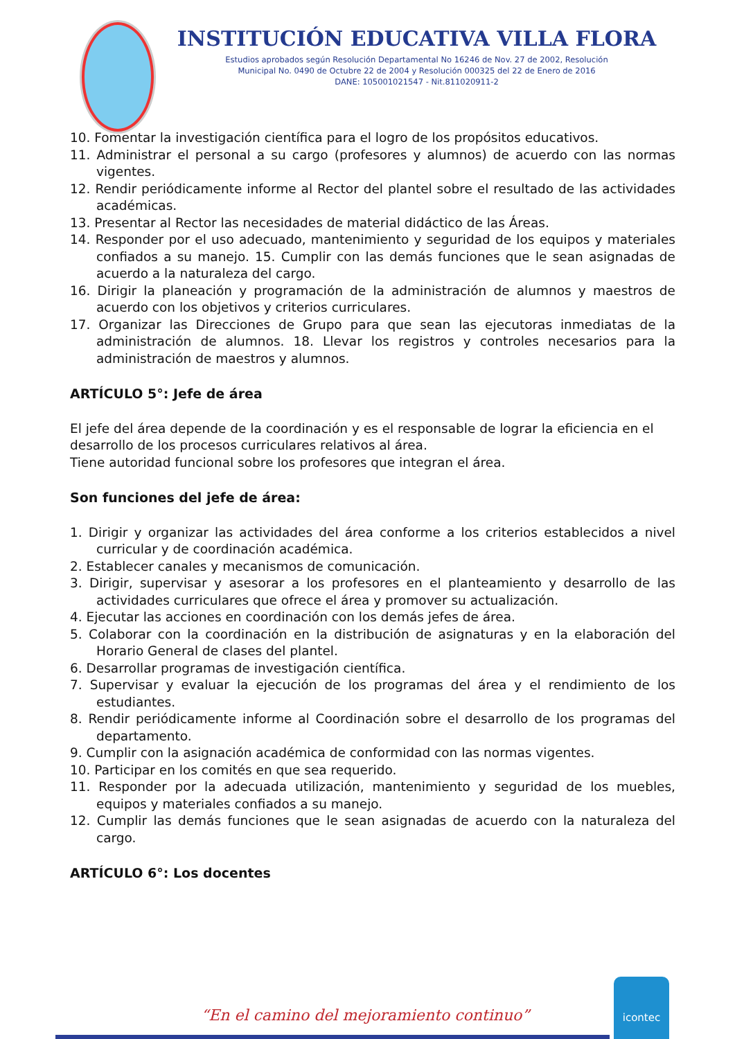INSTITUCIÓN EDUCATIVA VILLA FLORA
Estudios aprobados según Resolución Departamental No 16246 de Nov. 27 de 2002, Resolución
Municipal No. 0490 de Octubre 22 de 2004 y Resolución 000325 del 22 de Enero de 2016
DANE: 105001021547 - Nit.811020911-2
10. Fomentar la investigación científica para el logro de los propósitos educativos.
11. Administrar el personal a su cargo (profesores y alumnos) de acuerdo con las normas vigentes.
12. Rendir periódicamente informe al Rector del plantel sobre el resultado de las actividades académicas.
13. Presentar al Rector las necesidades de material didáctico de las Áreas.
14. Responder por el uso adecuado, mantenimiento y seguridad de los equipos y materiales confiados a su manejo. 15. Cumplir con las demás funciones que le sean asignadas de acuerdo a la naturaleza del cargo.
16. Dirigir la planeación y programación de la administración de alumnos y maestros de acuerdo con los objetivos y criterios curriculares.
17. Organizar las Direcciones de Grupo para que sean las ejecutoras inmediatas de la administración de alumnos. 18. Llevar los registros y controles necesarios para la administración de maestros y alumnos.
ARTÍCULO 5°: Jefe de área
El jefe del área depende de la coordinación y es el responsable de lograr la eficiencia en el desarrollo de los procesos curriculares relativos al área.
Tiene autoridad funcional sobre los profesores que integran el área.
Son funciones del jefe de área:
1. Dirigir y organizar las actividades del área conforme a los criterios establecidos a nivel curricular y de coordinación académica.
2. Establecer canales y mecanismos de comunicación.
3. Dirigir, supervisar y asesorar a los profesores en el planteamiento y desarrollo de las actividades curriculares que ofrece el área y promover su actualización.
4. Ejecutar las acciones en coordinación con los demás jefes de área.
5. Colaborar con la coordinación en la distribución de asignaturas y en la elaboración del Horario General de clases del plantel.
6. Desarrollar programas de investigación científica.
7. Supervisar y evaluar la ejecución de los programas del área y el rendimiento de los estudiantes.
8. Rendir periódicamente informe al Coordinación sobre el desarrollo de los programas del departamento.
9. Cumplir con la asignación académica de conformidad con las normas vigentes.
10. Participar en los comités en que sea requerido.
11. Responder por la adecuada utilización, mantenimiento y seguridad de los muebles, equipos y materiales confiados a su manejo.
12. Cumplir las demás funciones que le sean asignadas de acuerdo con la naturaleza del cargo.
ARTÍCULO 6°: Los docentes
“En el camino del mejoramiento continuo”
icontec